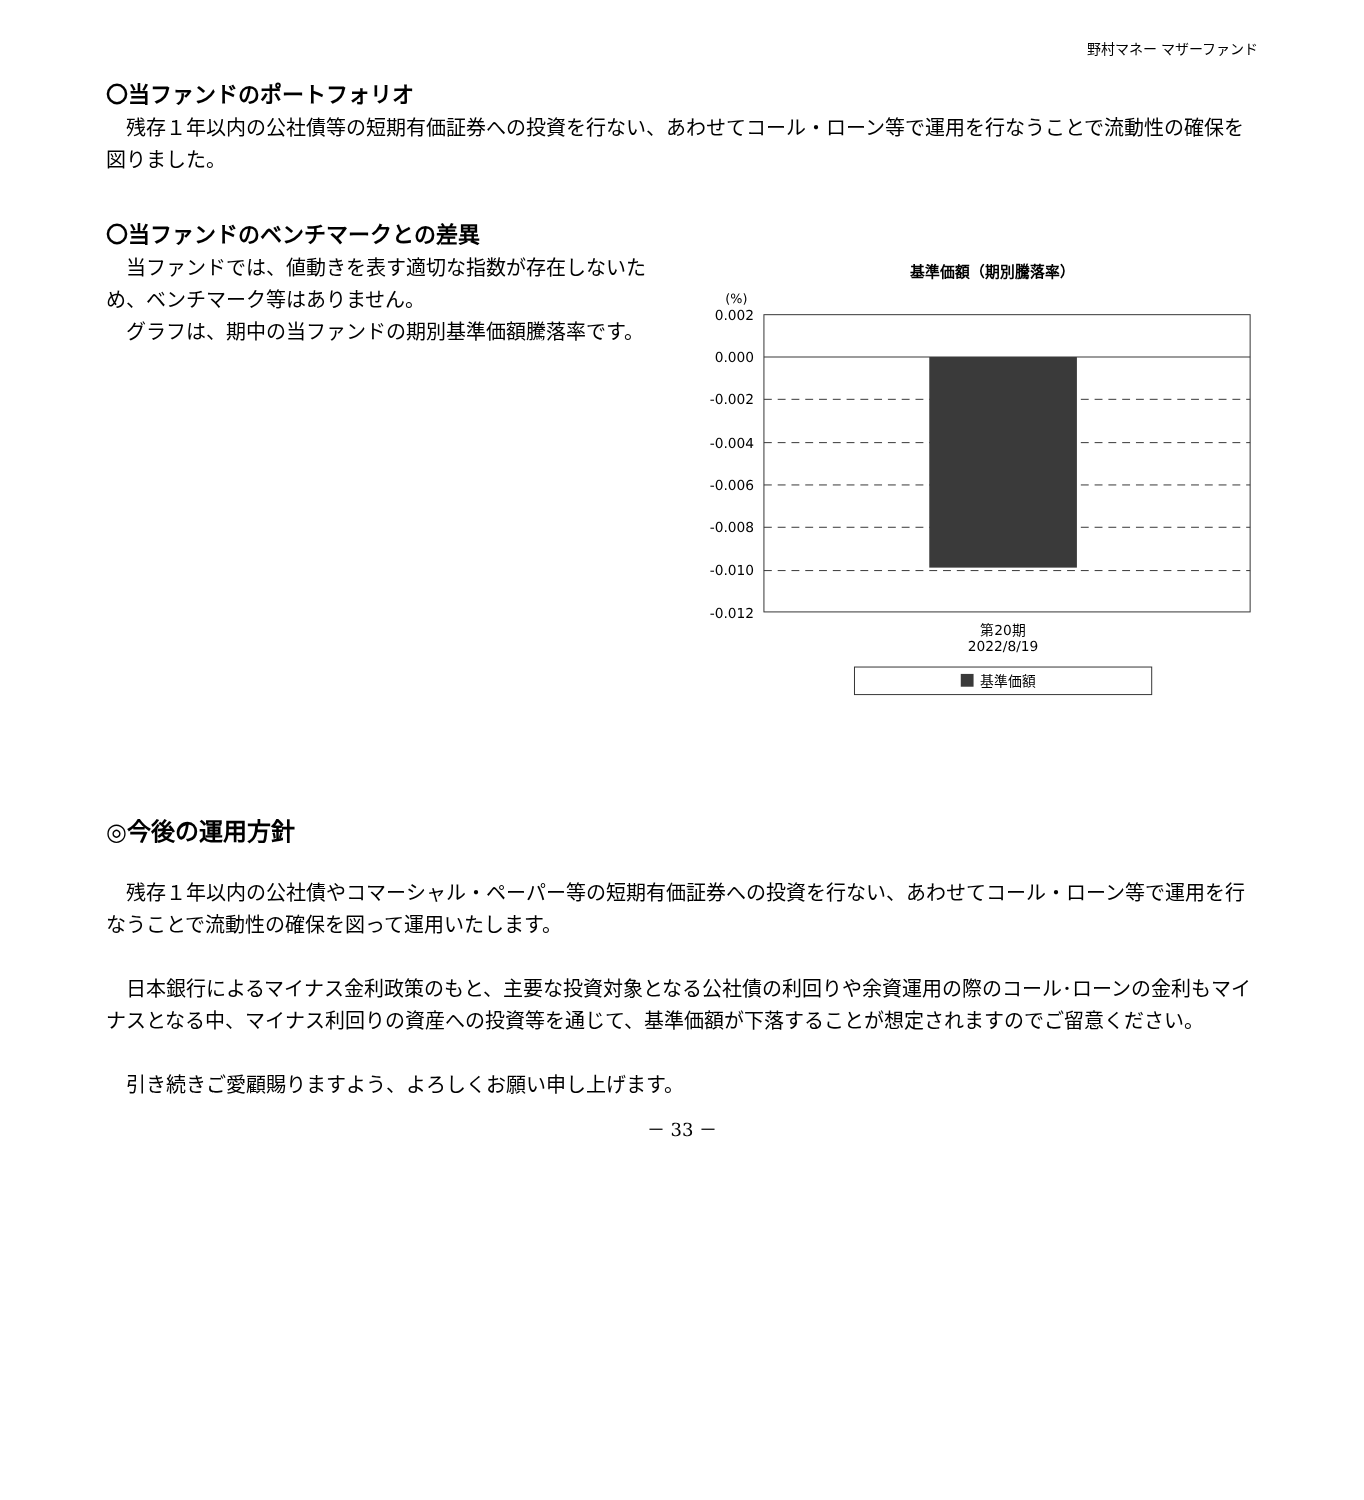野村マネー マザーファンド
〇当ファンドのポートフォリオ
　残存１年以内の公社債等の短期有価証券への投資を行ない、あわせてコール・ローン等で運用を行なうことで流動性の確保を図りました。
〇当ファンドのベンチマークとの差異
　当ファンドでは、値動きを表す適切な指数が存在しないため、ベンチマーク等はありません。
　グラフは、期中の当ファンドの期別基準価額騰落率です。
基準価額（期別騰落率）
(%)
0.002
0.000
-0.002
-0.004
-0.006
-0.008
-0.010
-0.012
第20期
2022/8/19
基準価額
◎今後の運用方針
　残存１年以内の公社債やコマーシャル・ペーパー等の短期有価証券への投資を行ない、あわせてコール・ローン等で運用を行なうことで流動性の確保を図って運用いたします。
　日本銀行によるマイナス金利政策のもと、主要な投資対象となる公社債の利回りや余資運用の際のコール･ローンの金利もマイナスとなる中、マイナス利回りの資産への投資等を通じて、基準価額が下落することが想定されますのでご留意ください。
　引き続きご愛顧賜りますよう、よろしくお願い申し上げます。
－ 33 －